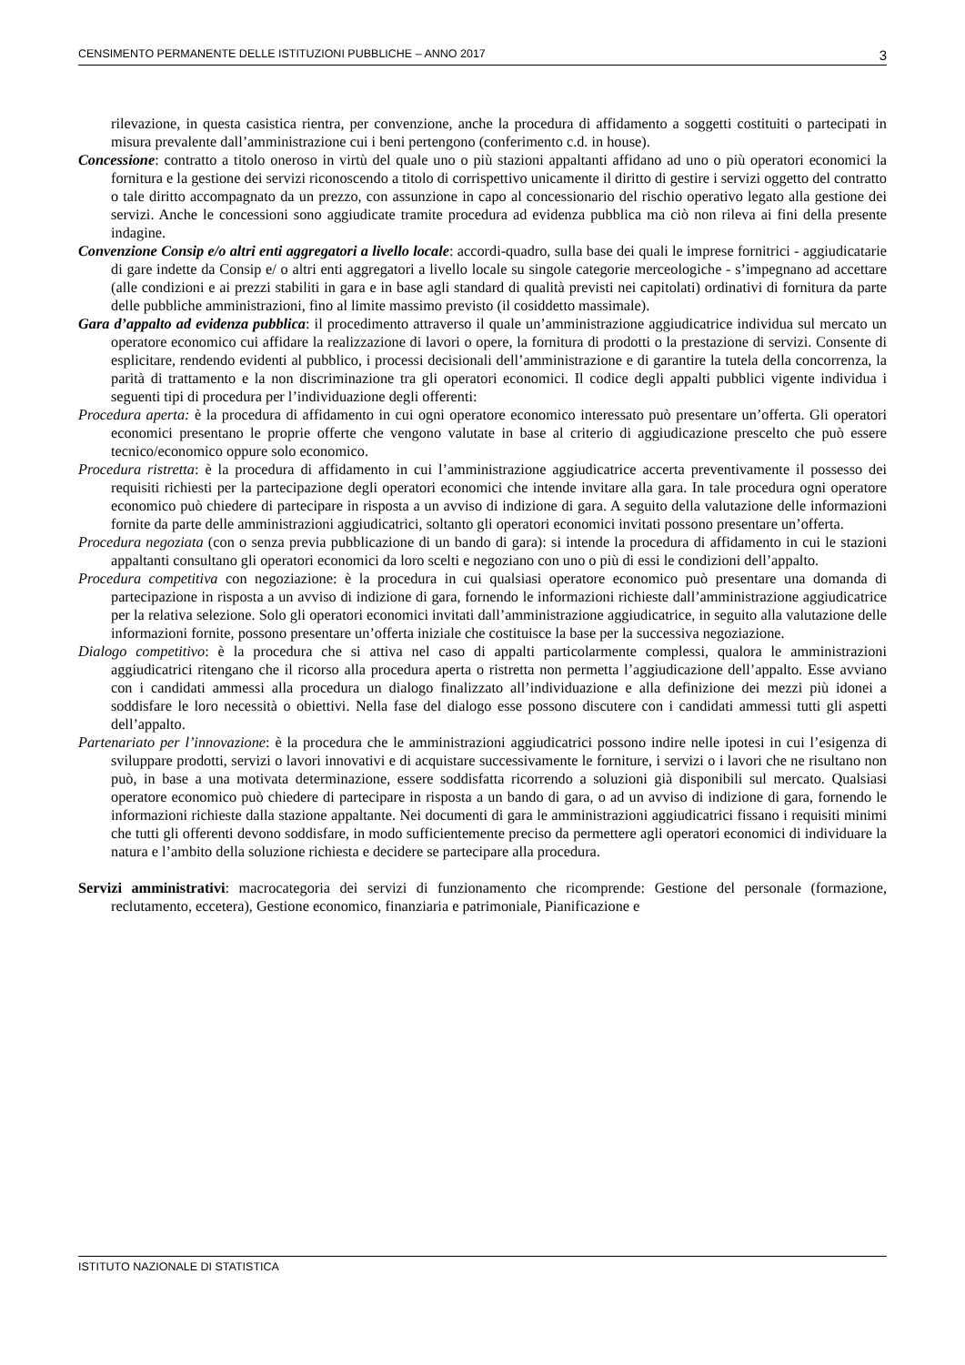CENSIMENTO PERMANENTE DELLE ISTITUZIONI PUBBLICHE – ANNO 2017 3
rilevazione, in questa casistica rientra, per convenzione, anche la procedura di affidamento a soggetti costituiti o partecipati in misura prevalente dall’amministrazione cui i beni pertengono (conferimento c.d. in house).
Concessione: contratto a titolo oneroso in virtù del quale uno o più stazioni appaltanti affidano ad uno o più operatori economici la fornitura e la gestione dei servizi riconoscendo a titolo di corrispettivo unicamente il diritto di gestire i servizi oggetto del contratto o tale diritto accompagnato da un prezzo, con assunzione in capo al concessionario del rischio operativo legato alla gestione dei servizi. Anche le concessioni sono aggiudicate tramite procedura ad evidenza pubblica ma ciò non rileva ai fini della presente indagine.
Convenzione Consip e/o altri enti aggregatori a livello locale: accordi-quadro, sulla base dei quali le imprese fornitrici - aggiudicatarie di gare indette da Consip e/ o altri enti aggregatori a livello locale su singole categorie merceologiche - s’impegnano ad accettare (alle condizioni e ai prezzi stabiliti in gara e in base agli standard di qualità previsti nei capitolati) ordinativi di fornitura da parte delle pubbliche amministrazioni, fino al limite massimo previsto (il cosiddetto massimale).
Gara d’appalto ad evidenza pubblica: il procedimento attraverso il quale un’amministrazione aggiudicatrice individua sul mercato un operatore economico cui affidare la realizzazione di lavori o opere, la fornitura di prodotti o la prestazione di servizi. Consente di esplicitare, rendendo evidenti al pubblico, i processi decisionali dell’amministrazione e di garantire la tutela della concorrenza, la parità di trattamento e la non discriminazione tra gli operatori economici. Il codice degli appalti pubblici vigente individua i seguenti tipi di procedura per l’individuazione degli offerenti:
Procedura aperta: è la procedura di affidamento in cui ogni operatore economico interessato può presentare un’offerta. Gli operatori economici presentano le proprie offerte che vengono valutate in base al criterio di aggiudicazione prescelto che può essere tecnico/economico oppure solo economico.
Procedura ristretta: è la procedura di affidamento in cui l’amministrazione aggiudicatrice accerta preventivamente il possesso dei requisiti richiesti per la partecipazione degli operatori economici che intende invitare alla gara. In tale procedura ogni operatore economico può chiedere di partecipare in risposta a un avviso di indizione di gara. A seguito della valutazione delle informazioni fornite da parte delle amministrazioni aggiudicatrici, soltanto gli operatori economici invitati possono presentare un’offerta.
Procedura negoziata (con o senza previa pubblicazione di un bando di gara): si intende la procedura di affidamento in cui le stazioni appaltanti consultano gli operatori economici da loro scelti e negoziano con uno o più di essi le condizioni dell’appalto.
Procedura competitiva con negoziazione: è la procedura in cui qualsiasi operatore economico può presentare una domanda di partecipazione in risposta a un avviso di indizione di gara, fornendo le informazioni richieste dall’amministrazione aggiudicatrice per la relativa selezione. Solo gli operatori economici invitati dall’amministrazione aggiudicatrice, in seguito alla valutazione delle informazioni fornite, possono presentare un’offerta iniziale che costituisce la base per la successiva negoziazione.
Dialogo competitivo: è la procedura che si attiva nel caso di appalti particolarmente complessi, qualora le amministrazioni aggiudicatrici ritengano che il ricorso alla procedura aperta o ristretta non permetta l’aggiudicazione dell’appalto. Esse avviano con i candidati ammessi alla procedura un dialogo finalizzato all’individuazione e alla definizione dei mezzi più idonei a soddisfare le loro necessità o obiettivi. Nella fase del dialogo esse possono discutere con i candidati ammessi tutti gli aspetti dell’appalto.
Partenariato per l’innovazione: è la procedura che le amministrazioni aggiudicatrici possono indire nelle ipotesi in cui l’esigenza di sviluppare prodotti, servizi o lavori innovativi e di acquistare successivamente le forniture, i servizi o i lavori che ne risultano non può, in base a una motivata determinazione, essere soddisfatta ricorrendo a soluzioni già disponibili sul mercato. Qualsiasi operatore economico può chiedere di partecipare in risposta a un bando di gara, o ad un avviso di indizione di gara, fornendo le informazioni richieste dalla stazione appaltante. Nei documenti di gara le amministrazioni aggiudicatrici fissano i requisiti minimi che tutti gli offerenti devono soddisfare, in modo sufficientemente preciso da permettere agli operatori economici di individuare la natura e l’ambito della soluzione richiesta e decidere se partecipare alla procedura.
Servizi amministrativi: macrocategoria dei servizi di funzionamento che ricomprende: Gestione del personale (formazione, reclutamento, eccetera), Gestione economico, finanziaria e patrimoniale, Pianificazione e
ISTITUTO NAZIONALE DI STATISTICA